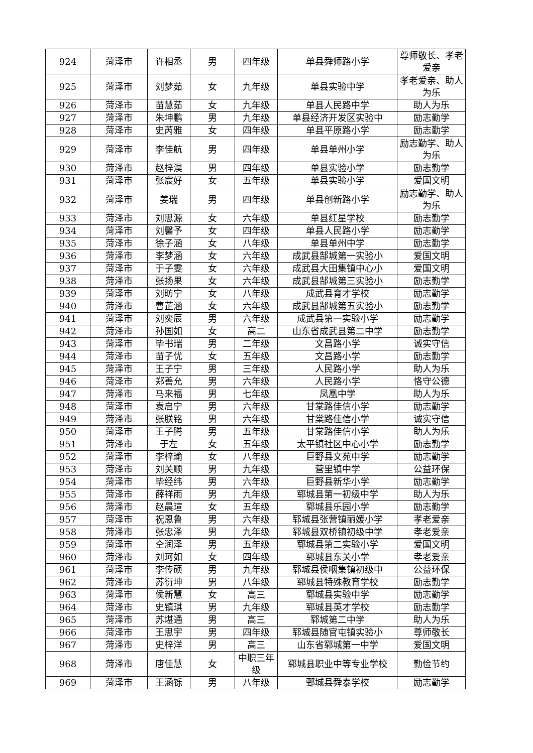| 924 | 菏泽市 | 许相丞 | 男 | 四年级 | 单县舜师路小学 | 尊师敬长、孝老爱亲 |
| 925 | 菏泽市 | 刘梦茹 | 女 | 九年级 | 单县实验中学 | 孝老爱亲、助人为乐 |
| 926 | 菏泽市 | 苗慧茹 | 女 | 九年级 | 单县人民路中学 | 助人为乐 |
| 927 | 菏泽市 | 朱坤鹏 | 男 | 九年级 | 单县经济开发区实验中 | 励志勤学 |
| 928 | 菏泽市 | 史芮雅 | 女 | 四年级 | 单县平原路小学 | 励志勤学 |
| 929 | 菏泽市 | 李佳航 | 男 | 四年级 | 单县单州小学 | 励志勤学、助人为乐 |
| 930 | 菏泽市 | 赵梓淏 | 男 | 四年级 | 单县实验小学 | 励志勤学 |
| 931 | 菏泽市 | 张宸好 | 女 | 五年级 | 单县实验小学 | 爱国文明 |
| 932 | 菏泽市 | 姜瑞 | 男 | 四年级 | 单县创新路小学 | 励志勤学、助人为乐 |
| 933 | 菏泽市 | 刘思源 | 女 | 六年级 | 单县红星学校 | 励志勤学 |
| 934 | 菏泽市 | 刘馨予 | 女 | 四年级 | 单县人民路小学 | 励志勤学 |
| 935 | 菏泽市 | 徐子涵 | 女 | 八年级 | 单县单州中学 | 励志勤学 |
| 936 | 菏泽市 | 李梦涵 | 女 | 六年级 | 成武县郜城第一实验小 | 爱国文明 |
| 937 | 菏泽市 | 于子雯 | 女 | 六年级 | 成武县大田集镇中心小 | 爱国文明 |
| 938 | 菏泽市 | 张扬果 | 女 | 六年级 | 成武县郜城第三实验小 | 励志勤学 |
| 939 | 菏泽市 | 刘昉宁 | 女 | 八年级 | 成武县育才学校 | 励志勤学 |
| 940 | 菏泽市 | 曹芷涵 | 女 | 六年级 | 成武县郜城第五实验小 | 励志勤学 |
| 941 | 菏泽市 | 刘奕辰 | 男 | 六年级 | 成武县第一实验小学 | 励志勤学 |
| 942 | 菏泽市 | 孙国如 | 女 | 高二 | 山东省成武县第二中学 | 励志勤学 |
| 943 | 菏泽市 | 毕书瑞 | 男 | 二年级 | 文昌路小学 | 诚实守信 |
| 944 | 菏泽市 | 苗子优 | 女 | 五年级 | 文昌路小学 | 励志勤学 |
| 945 | 菏泽市 | 王子宁 | 男 | 三年级 | 人民路小学 | 助人为乐 |
| 946 | 菏泽市 | 郑善允 | 男 | 六年级 | 人民路小学 | 恪守公德 |
| 947 | 菏泽市 | 马来福 | 男 | 七年级 | 凤凰中学 | 助人为乐 |
| 948 | 菏泽市 | 袁启宁 | 男 | 六年级 | 甘棠路佳信小学 | 励志勤学 |
| 949 | 菏泽市 | 张朕铭 | 男 | 六年级 | 甘棠路佳信小学 | 诚实守信 |
| 950 | 菏泽市 | 王子腾 | 男 | 五年级 | 甘棠路佳信小学 | 助人为乐 |
| 951 | 菏泽市 | 于左 | 女 | 五年级 | 太平镇社区中心小学 | 励志勤学 |
| 952 | 菏泽市 | 李梓瑜 | 女 | 八年级 | 巨野县文苑中学 | 励志勤学 |
| 953 | 菏泽市 | 刘关顺 | 男 | 九年级 | 营里镇中学 | 公益环保 |
| 954 | 菏泽市 | 毕经纬 | 男 | 六年级 | 巨野县新华小学 | 励志勤学 |
| 955 | 菏泽市 | 薛祥雨 | 男 | 九年级 | 郓城县第一初级中学 | 助人为乐 |
| 956 | 菏泽市 | 赵晨瑄 | 女 | 五年级 | 郓城县乐园小学 | 励志勤学 |
| 957 | 菏泽市 | 祝恩鲁 | 男 | 六年级 | 郓城县张营镇丽媛小学 | 孝老爱亲 |
| 958 | 菏泽市 | 张忠泽 | 男 | 九年级 | 郓城县双桥镇初级中学 | 孝老爱亲 |
| 959 | 菏泽市 | 仝润泽 | 男 | 五年级 | 郓城县第二实验小学 | 爱国文明 |
| 960 | 菏泽市 | 刘珂如 | 女 | 四年级 | 郓城县东关小学 | 孝老爱亲 |
| 961 | 菏泽市 | 李传硕 | 男 | 九年级 | 郓城县侯咽集镇初级中 | 公益环保 |
| 962 | 菏泽市 | 苏衍坤 | 男 | 八年级 | 郓城县特殊教育学校 | 励志勤学 |
| 963 | 菏泽市 | 侯新慧 | 女 | 高三 | 郓城县实验中学 | 励志勤学 |
| 964 | 菏泽市 | 史镇琪 | 男 | 九年级 | 郓城县英才学校 | 励志勤学 |
| 965 | 菏泽市 | 苏堪通 | 男 | 高三 | 郓城第二中学 | 助人为乐 |
| 966 | 菏泽市 | 王思宇 | 男 | 四年级 | 郓城县随官屯镇实验小 | 尊师敬长 |
| 967 | 菏泽市 | 史梓洋 | 男 | 高三 | 山东省郓城第一中学 | 爱国文明 |
| 968 | 菏泽市 | 唐佳慧 | 女 | 中职三年级 | 郓城县职业中等专业学校 | 勤俭节约 |
| 969 | 菏泽市 | 王涵铄 | 男 | 八年级 | 鄄城县舜泰学校 | 励志勤学 |